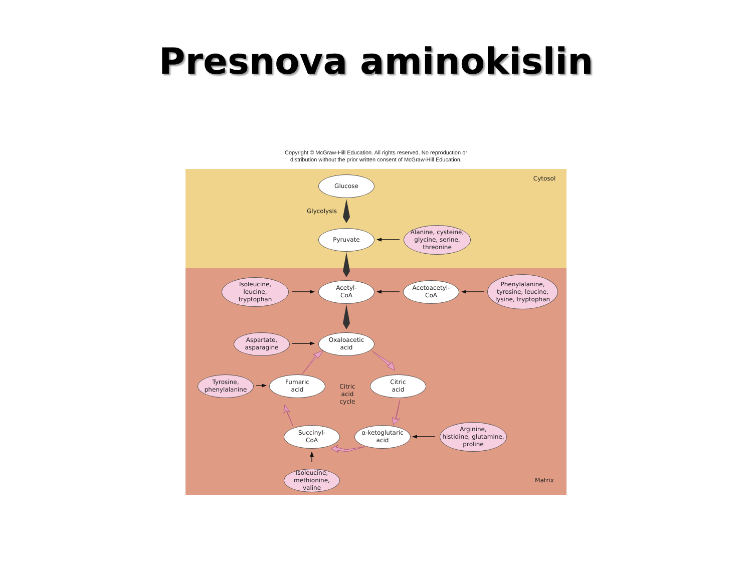Presnova aminokislin
Copyright © McGraw-Hill Education. All rights reserved. No reproduction or
distribution without the prior written consent of McGraw-Hill Education.
Glucose
Cytosol
Glycolysis
Pyruvate
Alanine, cysteine,
glycine, serine,
threonine
Isoleucine,
leucine,
tryptophan
Acetyl-
CoA
Acetoacetyl-
CoA
Phenylalanine,
tyrosine, leucine,
lysine, tryptophan
Aspartate,
asparagine
Oxaloacetic
acid
Tyrosine,
phenylalanine
Fumaric
acid
Citric
acid
cycle
Citric
acid
Succinyl-
CoA
α-ketoglutaric
acid
Arginine,
histidine, glutamine,
proline
Isoleucine,
methionine,
valine
Matrix